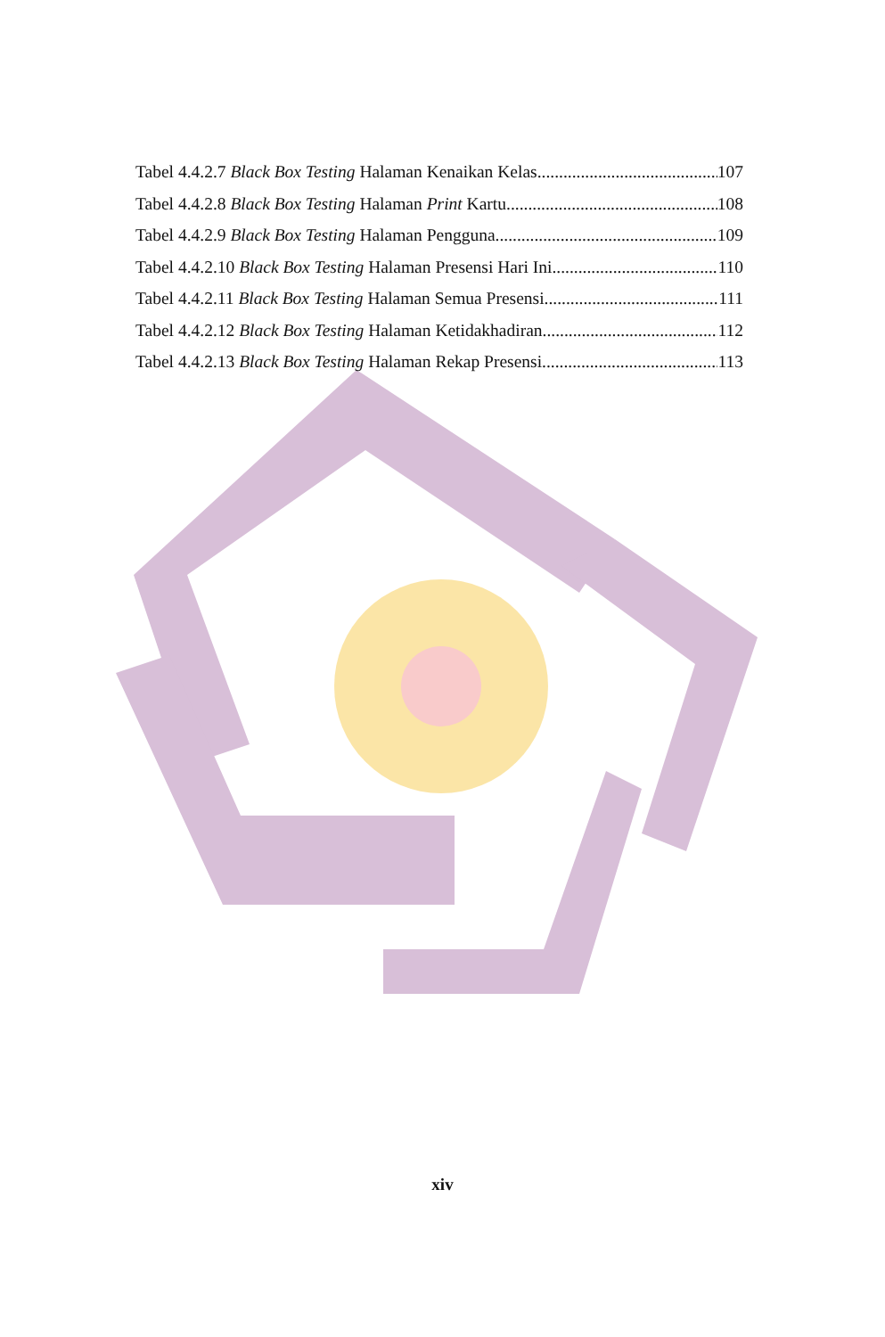Tabel 4.4.2.7 Black Box Testing Halaman Kenaikan Kelas 107
Tabel 4.4.2.8 Black Box Testing Halaman Print Kartu 108
Tabel 4.4.2.9 Black Box Testing Halaman Pengguna 109
Tabel 4.4.2.10 Black Box Testing Halaman Presensi Hari Ini 110
Tabel 4.4.2.11 Black Box Testing Halaman Semua Presensi 111
Tabel 4.4.2.12 Black Box Testing Halaman Ketidakhadiran 112
Tabel 4.4.2.13 Black Box Testing Halaman Rekap Presensi 113
xiv